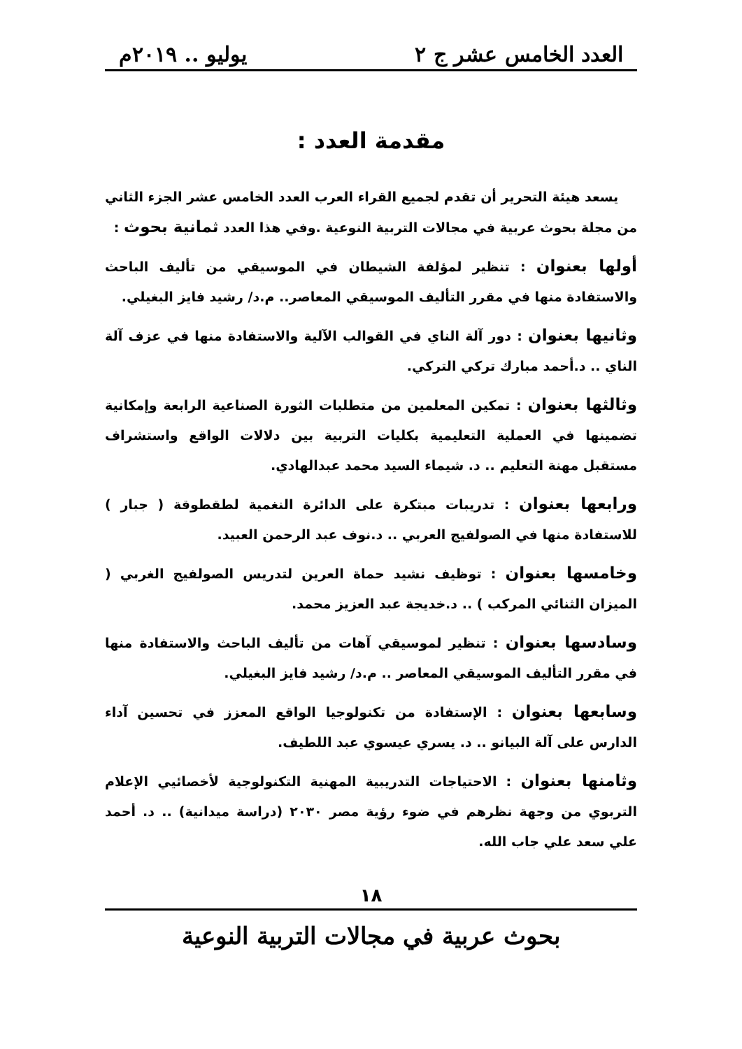العدد الخامس عشر ج ٢ يوليو .. ٢٠١٩م
مقدمة العدد :
يسعد هيئة التحرير أن تقدم لجميع القراء العرب العدد الخامس عشر الجزء الثاني من مجلة بحوث عربية في مجالات التربية النوعية .وفي هذا العدد ثمانية بحوث :
أولها بعنوان : تنظير لمؤلفة الشيطان في الموسيقي من تأليف الباحث والاستفادة منها في مقرر التأليف الموسيقي المعاصر.. م.د/ رشيد فايز البغيلي.
وثانيها بعنوان : دور آلة الناي في القوالب الآلية والاستفادة منها في عزف آلة الناي .. د.أحمد مبارك تركي التركي.
وثالثها بعنوان : تمكين المعلمين من متطلبات الثورة الصناعية الرابعة وإمكانية تضمينها في العملية التعليمية بكليات التربية بين دلالات الواقع واستشراف مستقبل مهنة التعليم .. د. شيماء السيد محمد عبدالهادي.
ورابعها بعنوان : تدريبات مبتكرة على الدائرة النغمية لطقطوقة ( جبار ) للاستفادة منها في الصولفيج العربي .. د.نوف عبد الرحمن العبيد.
وخامسها بعنوان : توظيف نشيد حماة العرين لتدريس الصولفيج الغربي ( الميزان الثنائي المركب ) .. د.خديجة عبد العزيز محمد.
وسادسها بعنوان : تنظير لموسيقي آهات من تأليف الباحث والاستفادة منها في مقرر التأليف الموسيقي المعاصر .. م.د/ رشيد فايز البغيلي.
وسابعها بعنوان : الإستفادة من تكنولوجيا الواقع المعزز في تحسين آداء الدارس على آلة البيانو .. د. يسري عيسوي عبد اللطيف.
وثامنها بعنوان : الاحتياجات التدريبية المهنية التكنولوجية لأخصائيي الإعلام التربوي من وجهة نظرهم في ضوء رؤية مصر ٢٠٣٠ (دراسة ميدانية) .. د. أحمد علي سعد علي جاب الله.
١٨
بحوث عربية في مجالات التربية النوعية